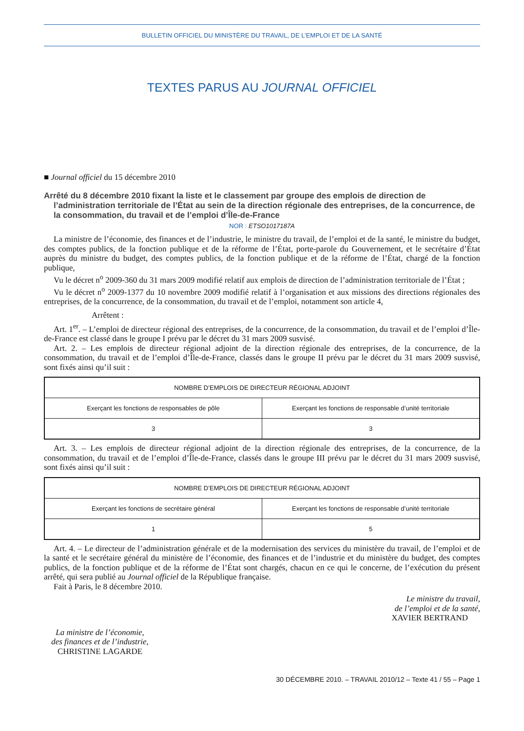BULLETIN OFFICIEL DU MINISTÈRE DU TRAVAIL, DE L’EMPLOI ET DE LA SANTÉ
TEXTES PARUS AU JOURNAL OFFICIEL
■ Journal officiel du 15 décembre 2010
Arrêté du 8 décembre 2010 fixant la liste et le classement par groupe des emplois de direction de l’administration territoriale de l’État au sein de la direction régionale des entreprises, de la concurrence, de la consommation, du travail et de l’emploi d’Île-de-France
NOR : ETSO1017187A
La ministre de l’économie, des finances et de l’industrie, le ministre du travail, de l’emploi et de la santé, le ministre du budget, des comptes publics, de la fonction publique et de la réforme de l’État, porte-parole du Gouvernement, et le secrétaire d’État auprès du ministre du budget, des comptes publics, de la fonction publique et de la réforme de l’État, chargé de la fonction publique,
Vu le décret n<sup>o</sup> 2009-360 du 31 mars 2009 modifié relatif aux emplois de direction de l’administration territoriale de l’État ;
Vu le décret n<sup>o</sup> 2009-1377 du 10 novembre 2009 modifié relatif à l’organisation et aux missions des directions régionales des entreprises, de la concurrence, de la consommation, du travail et de l’emploi, notamment son article 4,
Arrêtent :
Art. 1<sup>er</sup>. – L’emploi de directeur régional des entreprises, de la concurrence, de la consommation, du travail et de l’emploi d’Île-de-France est classé dans le groupe I prévu par le décret du 31 mars 2009 susvisé.
Art. 2. – Les emplois de directeur régional adjoint de la direction régionale des entreprises, de la concurrence, de la consommation, du travail et de l’emploi d’Île-de-France, classés dans le groupe II prévu par le décret du 31 mars 2009 susvisé, sont fixés ainsi qu’il suit :
| NOMBRE D’EMPLOIS DE DIRECTEUR RÉGIONAL ADJOINT | |
| --- | --- |
| Exerçant les fonctions de responsables de pôle | Exerçant les fonctions de responsable d’unité territoriale |
| 3 | 3 |
Art. 3. – Les emplois de directeur régional adjoint de la direction régionale des entreprises, de la concurrence, de la consommation, du travail et de l’emploi d’Île-de-France, classés dans le groupe III prévu par le décret du 31 mars 2009 susvisé, sont fixés ainsi qu’il suit :
| NOMBRE D’EMPLOIS DE DIRECTEUR RÉGIONAL ADJOINT | |
| --- | --- |
| Exerçant les fonctions de secrétaire général | Exerçant les fonctions de responsable d’unité territoriale |
| 1 | 5 |
Art. 4. – Le directeur de l’administration générale et de la modernisation des services du ministère du travail, de l’emploi et de la santé et le secrétaire général du ministère de l’économie, des finances et de l’industrie et du ministère du budget, des comptes publics, de la fonction publique et de la réforme de l’État sont chargés, chacun en ce qui le concerne, de l’exécution du présent arrêté, qui sera publié au Journal officiel de la République française.
Fait à Paris, le 8 décembre 2010.
Le ministre du travail,
de l’emploi et de la santé,
XAVIER BERTRAND
La ministre de l’économie,
des finances et de l’industrie,
CHRISTINE LAGARDE
30 DÉCEMBRE 2010. – TRAVAIL 2010/12 – Texte 41 / 55 – Page 1